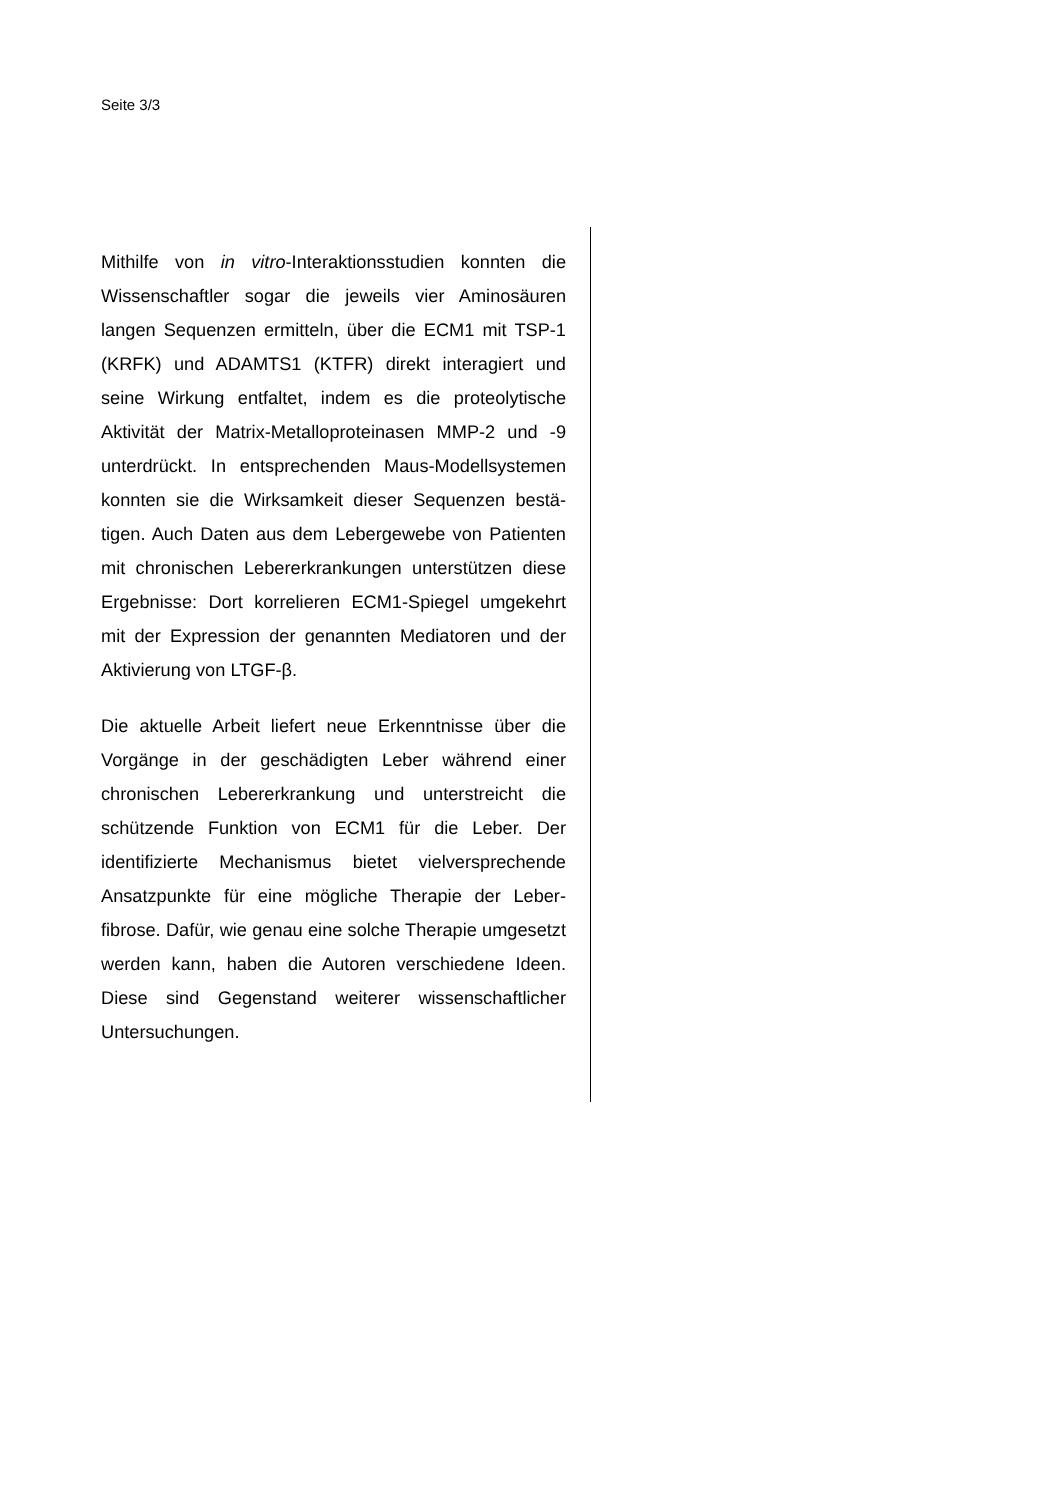Seite 3/3
Mithilfe von in vitro-Interaktionsstudien konnten die Wissenschaftler sogar die jeweils vier Aminosäuren langen Sequenzen ermitteln, über die ECM1 mit TSP-1 (KRFK) und ADAMTS1 (KTFR) direkt interagiert und seine Wirkung entfaltet, indem es die proteolytische Aktivität der Matrix-Metalloproteinasen MMP-2 und -9 unterdrückt. In entsprechenden Maus-Modellsystemen konnten sie die Wirksamkeit dieser Sequenzen bestä­tigen. Auch Daten aus dem Lebergewebe von Patien­ten mit chronischen Lebererkrankungen unterstützen diese Ergebnisse: Dort korrelieren ECM1-Spiegel umgekehrt mit der Expression der genannten Media­toren und der Aktivierung von LTGF-β.
Die aktuelle Arbeit liefert neue Erkenntnisse über die Vorgänge in der geschädigten Leber während einer chronischen Lebererkrankung und unterstreicht die schützende Funktion von ECM1 für die Leber. Der identifizierte Mechanismus bietet vielversprechende Ansatzpunkte für eine mögliche Therapie der Leber­fibrose. Dafür, wie genau eine solche Therapie umge­setzt werden kann, haben die Autoren verschiedene Ideen. Diese sind Gegenstand weiterer wissenschaft­licher Untersuchungen.